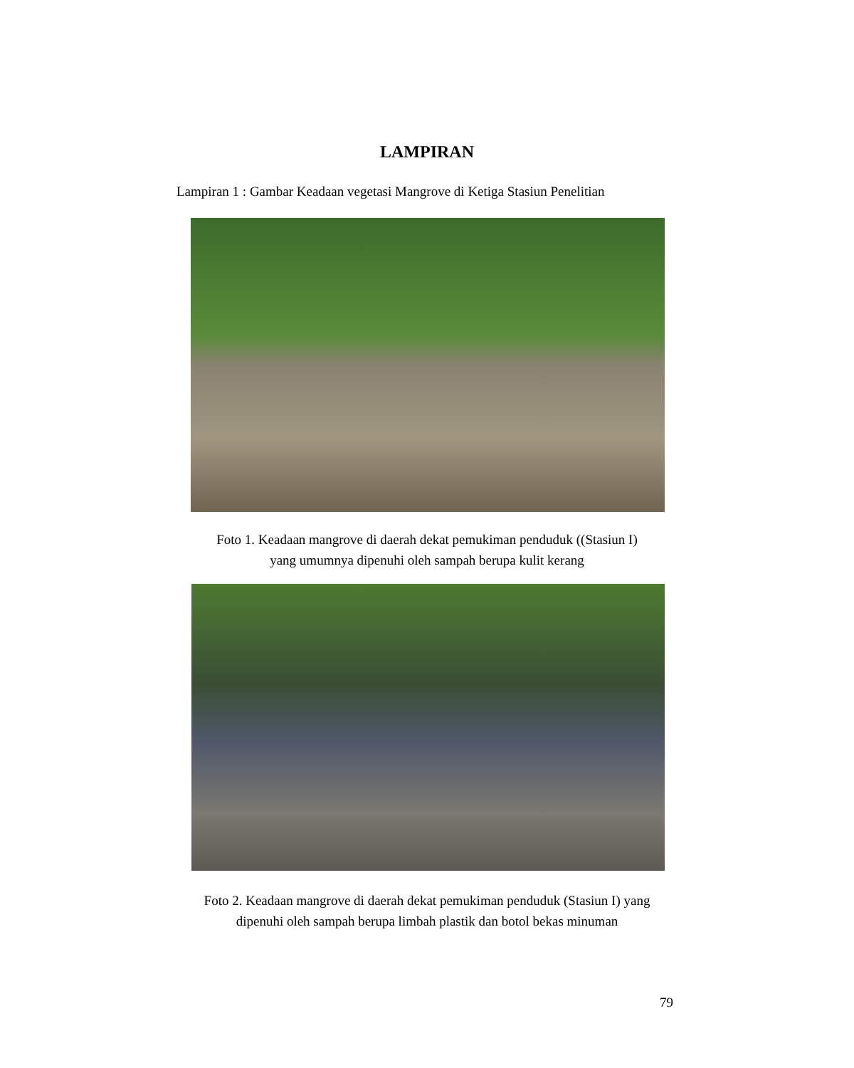LAMPIRAN
Lampiran 1 : Gambar Keadaan vegetasi Mangrove di Ketiga Stasiun Penelitian
Foto 1. Keadaan mangrove di daerah dekat pemukiman penduduk ((Stasiun I)
yang umumnya dipenuhi oleh sampah berupa kulit kerang
Foto 2. Keadaan mangrove di daerah dekat pemukiman penduduk (Stasiun I) yang
dipenuhi oleh sampah berupa limbah plastik dan botol bekas minuman
79